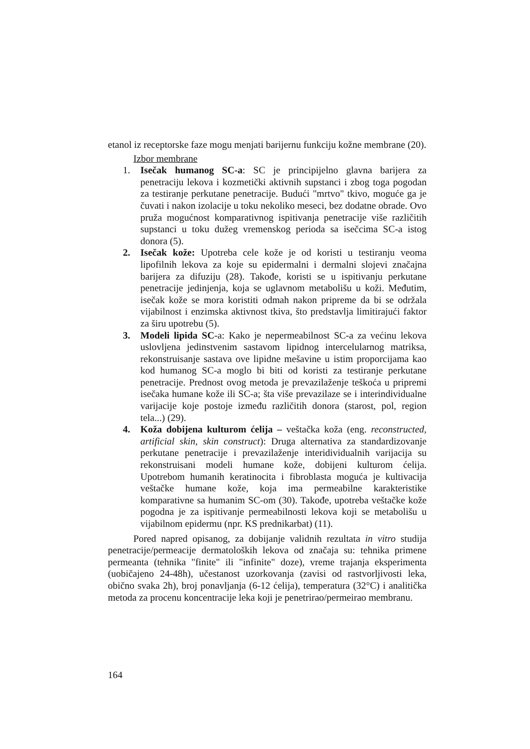etanol iz receptorske faze mogu menjati barijernu funkciju kožne membrane (20).
Izbor membrane
1. Isečak humanog SC-a: SC je principijelno glavna barijera za penetraciju lekova i kozmetički aktivnih supstanci i zbog toga pogodan za testiranje perkutane penetracije. Budući "mrtvo" tkivo, moguće ga je čuvati i nakon izolacije u toku nekoliko meseci, bez dodatne obrade. Ovo pruža mogućnost komparativnog ispitivanja penetracije više različitih supstanci u toku dužeg vremenskog perioda sa isečcima SC-a istog donora (5).
2. Isečak kože: Upotreba cele kože je od koristi u testiranju veoma lipofilnih lekova za koje su epidermalni i dermalni slojevi značajna barijera za difuziju (28). Takođe, koristi se u ispitivanju perkutane penetracije jedinjenja, koja se uglavnom metabolišu u koži. Međutim, isečak kože se mora koristiti odmah nakon pripreme da bi se održala vijabilnost i enzimska aktivnost tkiva, što predstavlja limitirajući faktor za širu upotrebu (5).
3. Modeli lipida SC-a: Kako je nepermeabilnost SC-a za većinu lekova uslovljena jedinstvenim sastavom lipidnog intercelularnog matriksa, rekonstruisanje sastava ove lipidne mešavine u istim proporcijama kao kod humanog SC-a moglo bi biti od koristi za testiranje perkutane penetracije. Prednost ovog metoda je prevazilaženje teškoća u pripremi isečaka humane kože ili SC-a; šta više prevazilaze se i interindividualne varijacije koje postoje između različitih donora (starost, pol, region tela...) (29).
4. Koža dobijena kulturom ćelija – veštačka koža (eng. reconstructed, artificial skin, skin construct): Druga alternativa za standardizovanje perkutane penetracije i prevazilaženje interidividualnih varijacija su rekonstruisani modeli humane kože, dobijeni kulturom ćelija. Upotrebom humanih keratinocita i fibroblasta moguća je kultivacija veštačke humane kože, koja ima permeabilne karakteristike komparativne sa humanim SC-om (30). Takođe, upotreba veštačke kože pogodna je za ispitivanje permeabilnosti lekova koji se metabolišu u vijabilnom epidermu (npr. KS prednikarbat) (11).
Pored napred opisanog, za dobijanje validnih rezultata in vitro studija penetracije/permeacije dermatoloških lekova od značaja su: tehnika primene permeanta (tehnika "finite" ili "infinite" doze), vreme trajanja eksperimenta (uobičajeno 24-48h), učestanost uzorkovanja (zavisi od rastvorljivosti leka, obično svaka 2h), broj ponavljanja (6-12 ćelija), temperatura (32°C) i analitička metoda za procenu koncentracije leka koji je penetrirao/permeirao membranu.
164